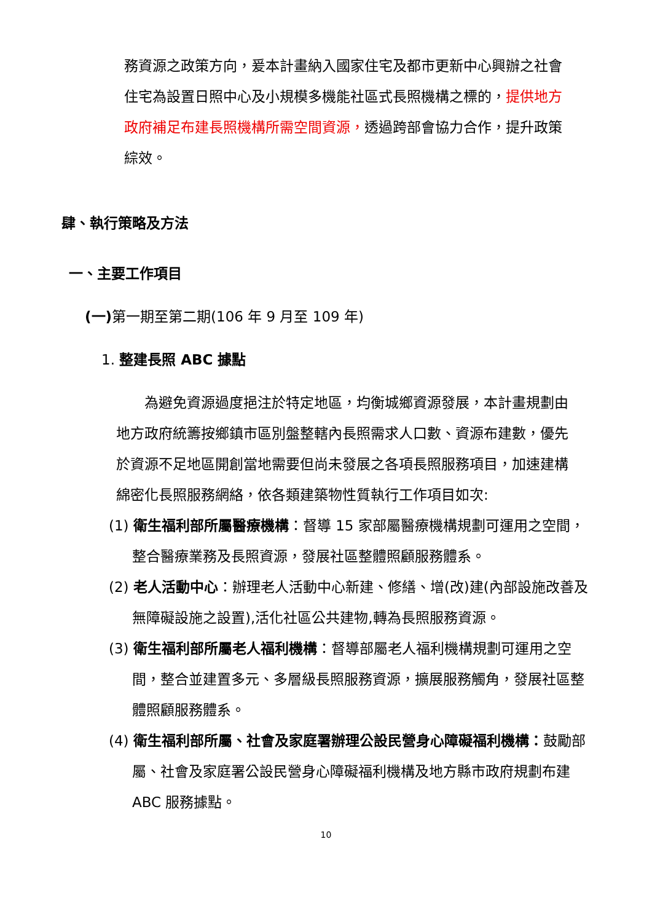務資源之政策方向，爰本計畫納入國家住宅及都市更新中心興辦之社會住宅為設置日照中心及小規模多機能社區式長照機構之標的，提供地方政府補足布建長照機構所需空間資源，透過跨部會協力合作，提升政策綜效。
肆、執行策略及方法
一、主要工作項目
(一) 第一期至第二期(106 年 9 月至 109 年)
1. 整建長照 ABC 據點
為避免資源過度挹注於特定地區，均衡城鄉資源發展，本計畫規劃由地方政府統籌按鄉鎮市區別盤整轄內長照需求人口數、資源布建數，優先於資源不足地區開創當地需要但尚未發展之各項長照服務項目，加速建構綿密化長照服務網絡，依各類建築物性質執行工作項目如次:
(1) 衛生福利部所屬醫療機構：督導 15 家部屬醫療機構規劃可運用之空間，整合醫療業務及長照資源，發展社區整體照顧服務體系。
(2) 老人活動中心：辦理老人活動中心新建、修繕、增(改)建(內部設施改善及無障礙設施之設置),活化社區公共建物,轉為長照服務資源。
(3) 衛生福利部所屬老人福利機構：督導部屬老人福利機構規劃可運用之空間，整合並建置多元、多層級長照服務資源，擴展服務觸角，發展社區整體照顧服務體系。
(4) 衛生福利部所屬、社會及家庭署辦理公設民營身心障礙福利機構：鼓勵部屬、社會及家庭署公設民營身心障礙福利機構及地方縣市政府規劃布建 ABC 服務據點。
10